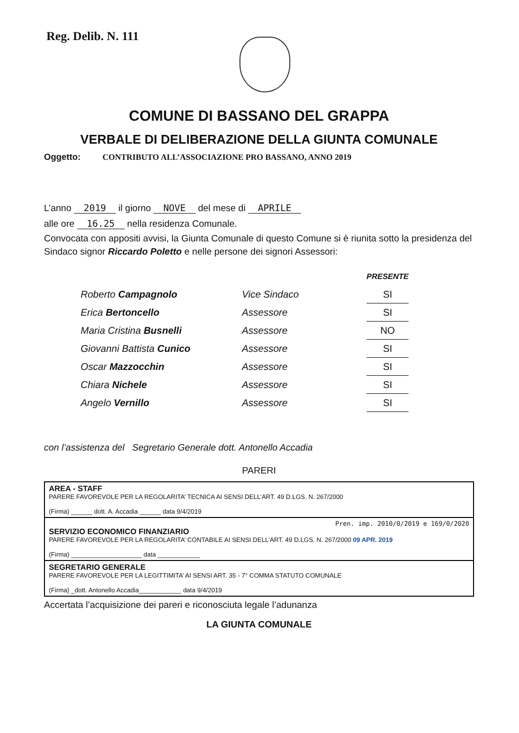Reg. Delib. N. 111
COMUNE DI BASSANO DEL GRAPPA
VERBALE DI DELIBERAZIONE DELLA GIUNTA COMUNALE
Oggetto: CONTRIBUTO ALL’ASSOCIAZIONE PRO BASSANO, ANNO 2019
L’anno 2019 il giorno NOVE del mese di APRILE
alle ore 16.25 nella residenza Comunale.
Convocata con appositi avvisi, la Giunta Comunale di questo Comune si è riunita sotto la presidenza del Sindaco signor Riccardo Poletto e nelle persone dei signori Assessori:
| | | PRESENTE |
| --- | --- | --- |
| Roberto Campagnolo | Vice Sindaco | SI |
| Erica Bertoncello | Assessore | SI |
| Maria Cristina Busnelli | Assessore | NO |
| Giovanni Battista Cunico | Assessore | SI |
| Oscar Mazzocchin | Assessore | SI |
| Chiara Nichele | Assessore | SI |
| Angelo Vernillo | Assessore | SI |
con l’assistenza del Segretario Generale dott. Antonello Accadia
PARERI
AREA - STAFF
PARERE FAVOREVOLE PER LA REGOLARITA’ TECNICA AI SENSI DELL’ART. 49 D.LGS. N. 267/2000
(Firma) ______ dott. A. Accadia ______ data 9/4/2019
Pren. imp. 2010/0/2019 e 169/0/2020
SERVIZIO ECONOMICO FINANZIARIO
PARERE FAVOREVOLE PER LA REGOLARITA’ CONTABILE AI SENSI DELL’ART. 49 D.LGS. N. 267/2000 09 APR. 2019
(Firma) ____________________ data ____________
SEGRETARIO GENERALE
PARERE FAVOREVOLE PER LA LEGITTIMITA’ AI SENSI ART. 35 - 7° COMMA STATUTO COMUNALE
(Firma) _dott. Antonello Accadia____________ data 9/4/2019
Accertata l’acquisizione dei pareri e riconosciuta legale l’adunanza
LA GIUNTA COMUNALE